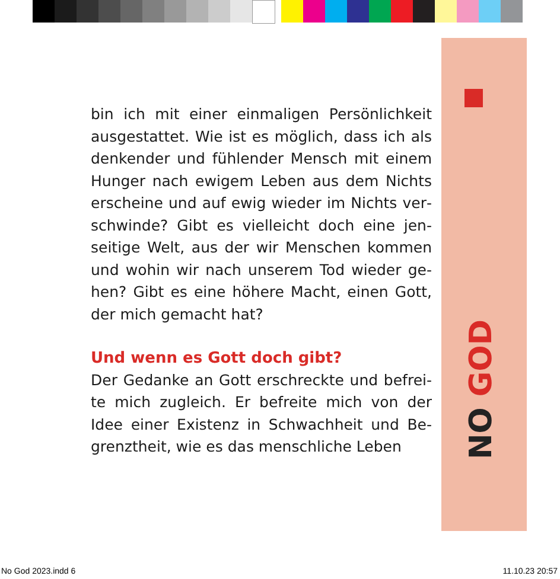NO GOD
bin ich mit einer einmaligen Persönlichkeit ausgestattet. Wie ist es möglich, dass ich als denkender und fühlender Mensch mit einem Hunger nach ewigem Leben aus dem Nichts erscheine und auf ewig wieder im Nichts ver­schwinde? Gibt es vielleicht doch eine jen­seitige Welt, aus der wir Menschen kommen und wohin wir nach unserem Tod wieder ge­hen? Gibt es eine höhere Macht, einen Gott, der mich gemacht hat?
Und wenn es Gott doch gibt?
Der Gedanke an Gott erschreckte und befrei­te mich zugleich. Er befreite mich von der Idee einer Existenz in Schwachheit und Be­grenztheit, wie es das menschliche Leben
No God 2023.indd 6 11.10.23 20:57